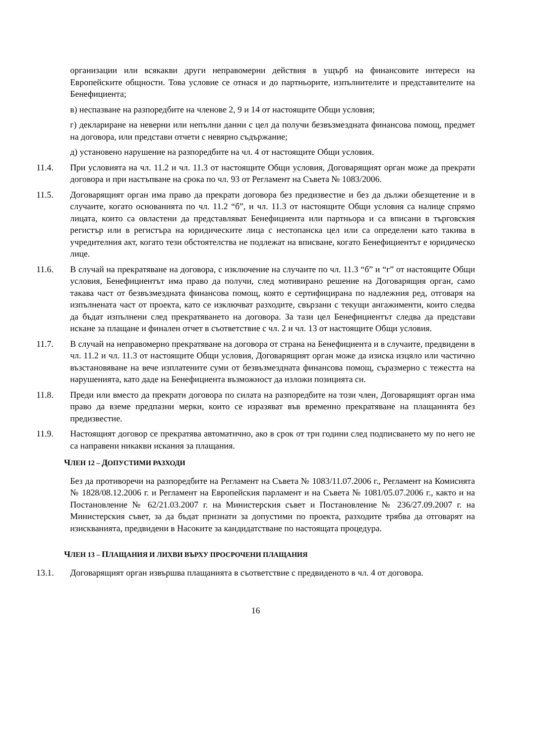организации или всякакви други неправомерни действия в ущърб на финансовите интереси на Европейските общности. Това условие се отнася и до партньорите, изпълнителите и представителите на Бенефициента;
в) неспазване на разпоредбите на членове 2, 9 и 14 от настоящите Общи условия;
г) деклариране на неверни или непълни данни с цел да получи безвъзмездната финансова помощ, предмет на договора, или представи отчети с невярно съдържание;
д) установено нарушение на разпоредбите на чл. 4 от настоящите Общи условия.
11.4. При условията на чл. 11.2 и чл. 11.3 от настоящите Общи условия, Договарящият орган може да прекрати договора и при настъпване на срока по чл. 93 от Регламент на Съвета № 1083/2006.
11.5. Договарящият орган има право да прекрати договора без предизвестие и без да дължи обезщетение и в случаите, когато основанията по чл. 11.2 “б”, и чл. 11.3 от настоящите Общи условия са налице спрямо лицата, които са овластени да представляват Бенефициента или партньора и са вписани в търговския регистър или в регистъра на юридическите лица с нестопанска цел или са определени като такива в учредителния акт, когато тези обстоятелства не подлежат на вписване, когато Бенефициентът е юридическо лице.
11.6. В случай на прекратяване на договора, с изключение на случаите по чл. 11.3 “б” и “г” от настоящите Общи условия, Бенефициентът има право да получи, след мотивирано решение на Договарящия орган, само такава част от безвъзмездната финансова помощ, която е сертифицирана по надлежния ред, отговаря на изпълнената част от проекта, като се изключват разходите, свързани с текущи ангажименти, които следва да бъдат изпълнени след прекратяването на договора. За тази цел Бенефициентът следва да представи искане за плащане и финален отчет в съответствие с чл. 2 и чл. 13 от настоящите Общи условия.
11.7. В случай на неправомерно прекратяване на договора от страна на Бенефициента и в случаите, предвидени в чл. 11.2 и чл. 11.3 от настоящите Общи условия, Договарящият орган може да изиска изцяло или частично възстановяване на вече изплатените суми от безвъзмездната финансова помощ, съразмерно с тежестта на нарушенията, като даде на Бенефициента възможност да изложи позицията си.
11.8. Преди или вместо да прекрати договора по силата на разпоредбите на този член, Договарящият орган има право да вземе предпазни мерки, които се изразяват във временно прекратяване на плащанията без предизвестие.
11.9. Настоящият договор се прекратява автоматично, ако в срок от три години след подписването му по него не са направени никакви искания за плащания.
ЧЛЕН 12 – ДОПУСТИМИ РАЗХОДИ
Без да противоречи на разпоредбите на Регламент на Съвета № 1083/11.07.2006 г., Регламент на Комисията № 1828/08.12.2006 г. и Регламент на Европейския парламент и на Съвета № 1081/05.07.2006 г., както и на Постановление № 62/21.03.2007 г. на Министерския съвет и Постановление № 236/27.09.2007 г. на Министерския съвет, за да бъдат признати за допустими по проекта, разходите трябва да отговарят на изискванията, предвидени в Насоките за кандидатстване по настоящата процедура.
ЧЛЕН 13 – ПЛАЩАНИЯ И ЛИХВИ ВЪРХУ ПРОСРОЧЕНИ ПЛАЩАНИЯ
13.1. Договарящият орган извършва плащанията в съответствие с предвиденото в чл. 4 от договора.
16